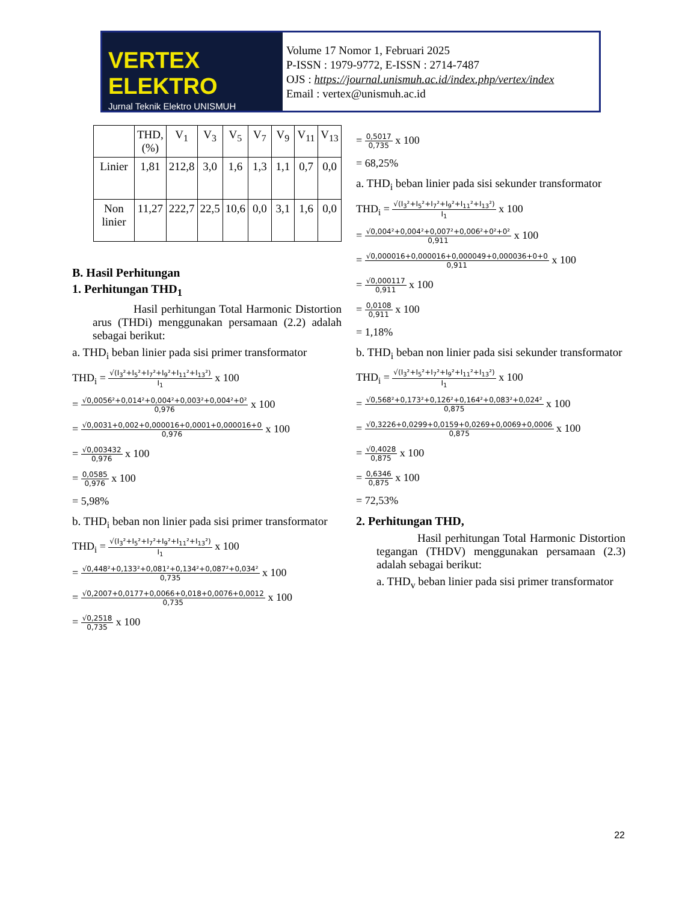VERTEX ELEKTRO
Jurnal Teknik Elektro UNISMUH
Volume 17 Nomor 1, Februari 2025
P-ISSN : 1979-9772, E-ISSN : 2714-7487
OJS : https://journal.unismuh.ac.id/index.php/vertex/index
Email : vertex@unismuh.ac.id
| | THD, (%) | V<sub>1</sub> | V<sub>3</sub> | V<sub>5</sub> | V<sub>7</sub> | V<sub>9</sub> | V<sub>11</sub> | V<sub>13</sub> |
| Linier | 1,81 | 212,8 | 3,0 | 1,6 | 1,3 | 1,1 | 0,7 | 0,0 |
| Non linier | 11,27 | 222,7 | 22,5 | 10,6 | 0,0 | 3,1 | 1,6 | 0,0 |
B. Hasil Perhitungan
1. Perhitungan THD<sub>1</sub>
Hasil perhitungan Total Harmonic Distortion arus (THDi) menggunakan persamaan (2.2) adalah sebagai berikut:
a. THD<sub>i</sub> beban linier pada sisi primer transformator
THD<sub>i</sub> =
√(I<sub>3</sub>²+I<sub>5</sub>²+I<sub>7</sub>²+I<sub>9</sub>²+I<sub>11</sub>²+I<sub>13</sub>²)
I<sub>1</sub>
x 100
=
√0,0056²+0,014²+0,004²+0,003²+0,004²+0²
0,976
x 100
=
√0,0031+0,002+0,000016+0,0001+0,000016+0
0,976
x 100
=
√0,003432
0,976
x 100
=
0,0585
0,976
x 100
= 5,98%
b. THD<sub>i</sub> beban non linier pada sisi primer transformator
THD<sub>i</sub> =
√(I<sub>3</sub>²+I<sub>5</sub>²+I<sub>7</sub>²+I<sub>9</sub>²+I<sub>11</sub>²+I<sub>13</sub>²)
I<sub>1</sub>
x 100
=
√0,448²+0,133²+0,081²+0,134²+0,087²+0,034²
0,735
x 100
=
√0,2007+0,0177+0,0066+0,018+0,0076+0,0012
0,735
x 100
=
√0,2518
0,735
x 100
=
0,5017
0,735
x 100
= 68,25%
a. THD<sub>i</sub> beban linier pada sisi sekunder transformator
THD<sub>i</sub> =
√(I<sub>3</sub>²+I<sub>5</sub>²+I<sub>7</sub>²+I<sub>9</sub>²+I<sub>11</sub>²+I<sub>13</sub>²)
I<sub>1</sub>
x 100
=
√0,004²+0,004²+0,007²+0,006²+0²+0²
0,911
x 100
=
√0,000016+0,000016+0,000049+0,000036+0+0
0,911
x 100
=
√0,000117
0,911
x 100
=
0,0108
0,911
x 100
= 1,18%
b. THD<sub>i</sub> beban non linier pada sisi sekunder transformator
THD<sub>i</sub> =
√(I<sub>3</sub>²+I<sub>5</sub>²+I<sub>7</sub>²+I<sub>9</sub>²+I<sub>11</sub>²+I<sub>13</sub>²)
I<sub>1</sub>
x 100
=
√0,568²+0,173²+0,126²+0,164²+0,083²+0,024²
0,875
x 100
=
√0,3226+0,0299+0,0159+0,0269+0,0069+0,0006
0,875
x 100
=
√0,4028
0,875
x 100
=
0,6346
0,875
x 100
= 72,53%
2. Perhitungan THD,
Hasil perhitungan Total Harmonic Distortion tegangan (THDV) menggunakan persamaan (2.3) adalah sebagai berikut:
a. THD<sub>v</sub> beban linier pada sisi primer transformator
22